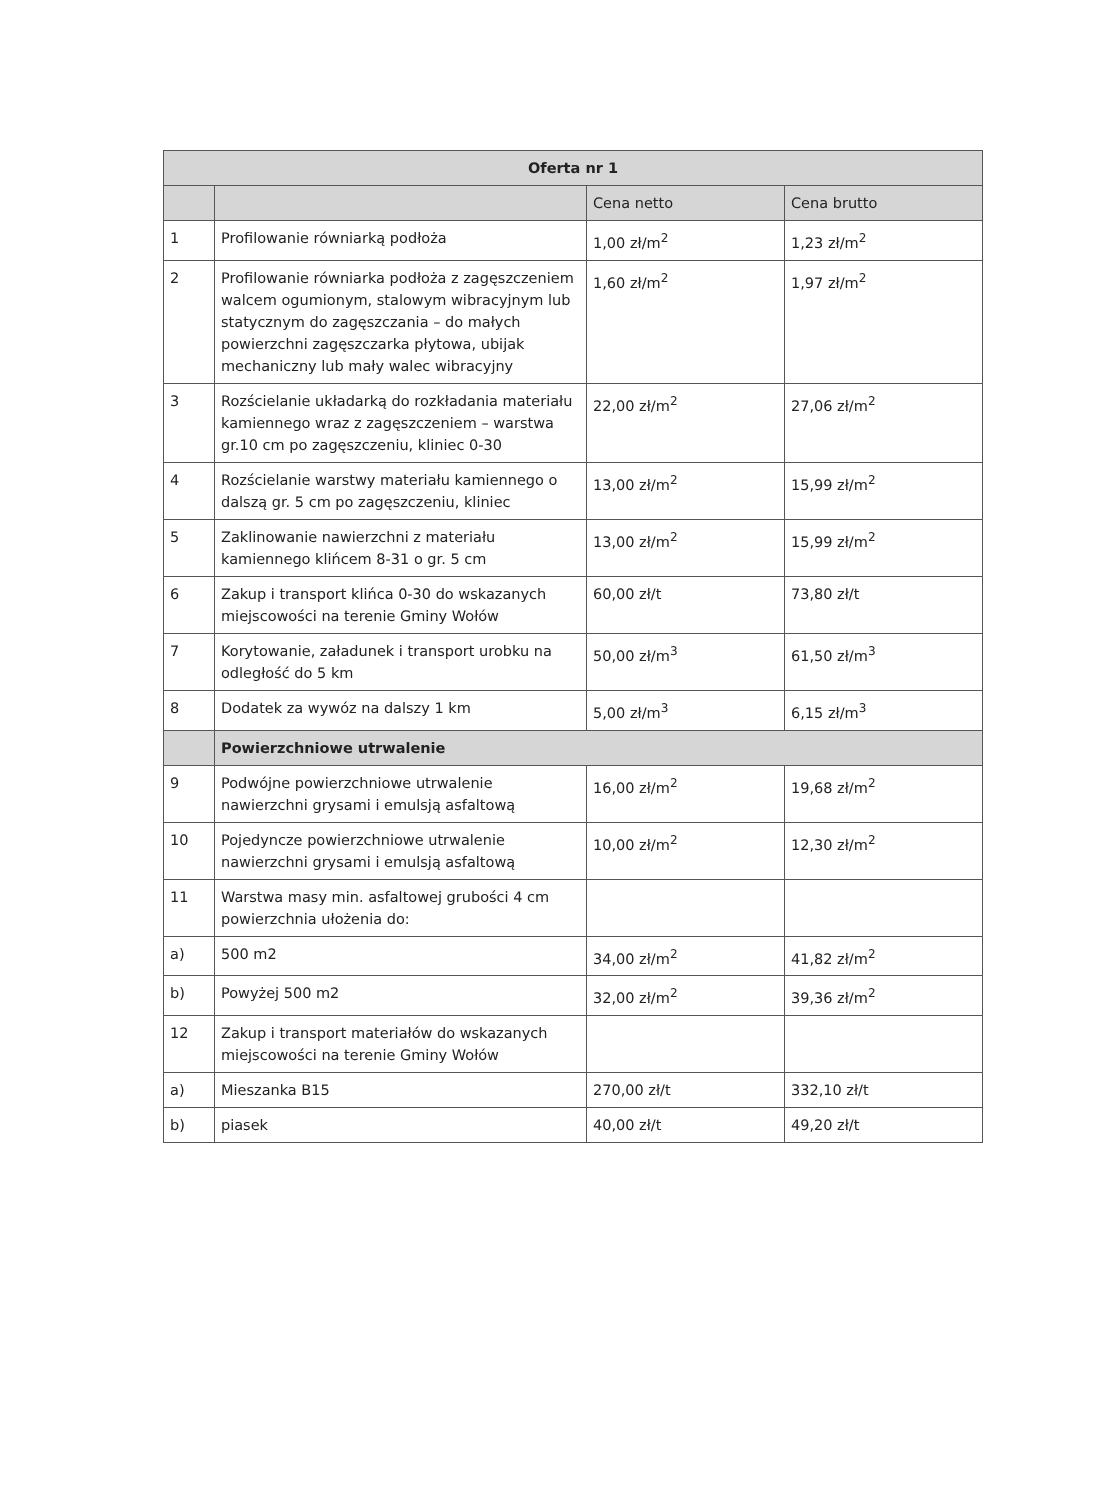| Oferta nr 1 | | | |
| --- | --- | --- | --- |
| | | Cena netto | Cena brutto |
| 1 | Profilowanie równiarką podłoża | 1,00 zł/m<sup>2</sup> | 1,23 zł/m<sup>2</sup> |
| 2 | Profilowanie równiarka podłoża z zagęszczeniem walcem ogumionym, stalowym wibracyjnym lub statycznym do zagęszczania – do małych powierzchni zagęszczarka płytowa, ubijak mechaniczny lub mały walec wibracyjny | 1,60 zł/m<sup>2</sup> | 1,97 zł/m<sup>2</sup> |
| 3 | Rozścielanie układarką do rozkładania materiału kamiennego wraz z zagęszczeniem – warstwa gr.10 cm po zagęszczeniu, kliniec 0-30 | 22,00 zł/m<sup>2</sup> | 27,06 zł/m<sup>2</sup> |
| 4 | Rozścielanie warstwy materiału kamiennego o dalszą gr. 5 cm po zagęszczeniu, kliniec | 13,00 zł/m<sup>2</sup> | 15,99 zł/m<sup>2</sup> |
| 5 | Zaklinowanie nawierzchni z materiału kamiennego klińcem 8-31 o gr. 5 cm | 13,00 zł/m<sup>2</sup> | 15,99 zł/m<sup>2</sup> |
| 6 | Zakup i transport klińca 0-30 do wskazanych miejscowości na terenie Gminy Wołów | 60,00 zł/t | 73,80 zł/t |
| 7 | Korytowanie, załadunek i transport urobku na odległość do 5 km | 50,00 zł/m<sup>3</sup> | 61,50 zł/m<sup>3</sup> |
| 8 | Dodatek za wywóz na dalszy 1 km | 5,00 zł/m<sup>3</sup> | 6,15 zł/m<sup>3</sup> |
| | Powierzchniowe utrwalenie | | |
| 9 | Podwójne powierzchniowe utrwalenie nawierzchni grysami i emulsją asfaltową | 16,00 zł/m<sup>2</sup> | 19,68 zł/m<sup>2</sup> |
| 10 | Pojedyncze powierzchniowe utrwalenie nawierzchni grysami i emulsją asfaltową | 10,00 zł/m<sup>2</sup> | 12,30 zł/m<sup>2</sup> |
| 11 | Warstwa masy min. asfaltowej grubości 4 cm powierzchnia ułożenia do: | | |
| a) | 500 m2 | 34,00 zł/m<sup>2</sup> | 41,82 zł/m<sup>2</sup> |
| b) | Powyżej 500 m2 | 32,00 zł/m<sup>2</sup> | 39,36 zł/m<sup>2</sup> |
| 12 | Zakup i transport materiałów do wskazanych miejscowości na terenie Gminy Wołów | | |
| a) | Mieszanka B15 | 270,00 zł/t | 332,10 zł/t |
| b) | piasek | 40,00 zł/t | 49,20 zł/t |